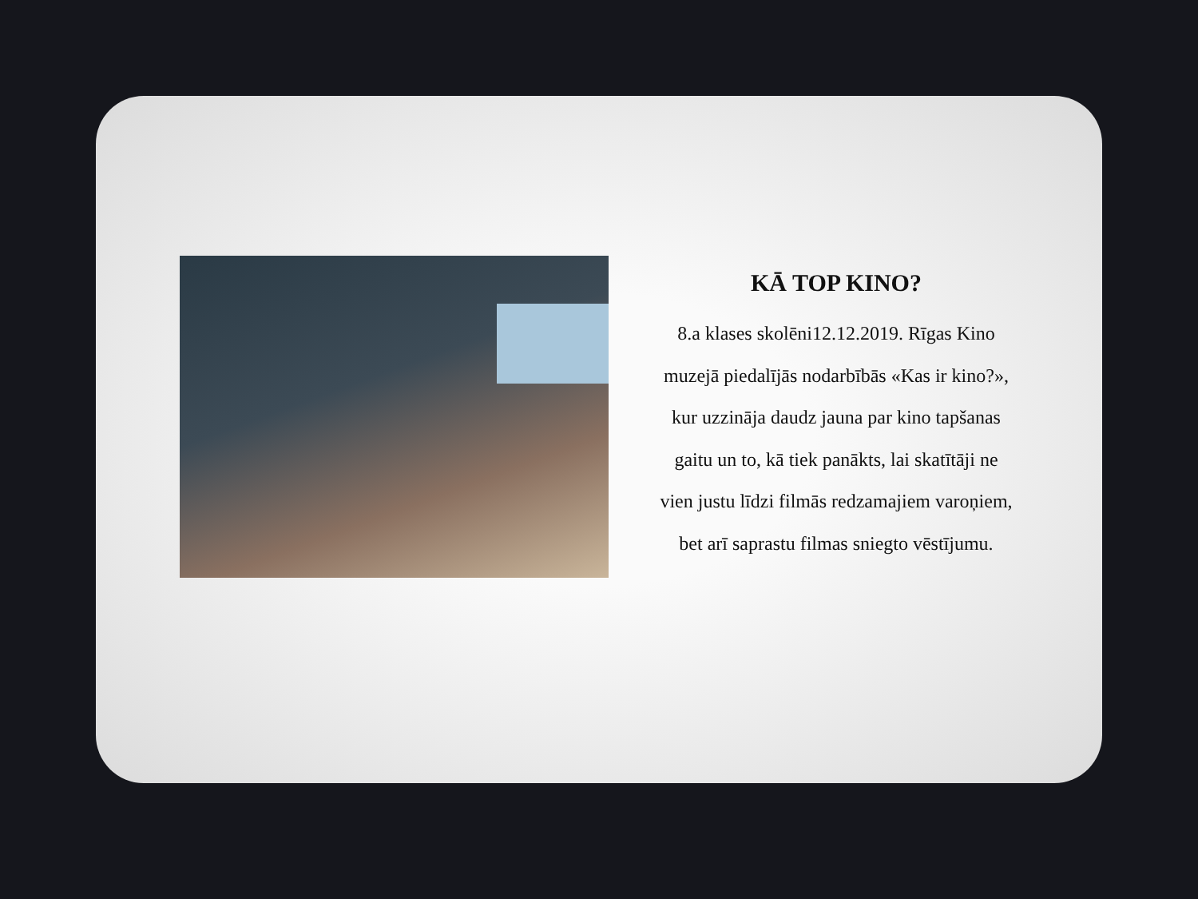KĀ TOP KINO?
8.a klases skolēni12.12.2019. Rīgas Kino muzejā piedalījās nodarbībās «Kas ir kino?», kur uzzināja daudz jauna par kino tapšanas gaitu un to, kā tiek panākts, lai skatītāji ne vien justu līdzi filmās redzamajiem varoņiem, bet arī saprastu filmas sniegto vēstījumu.